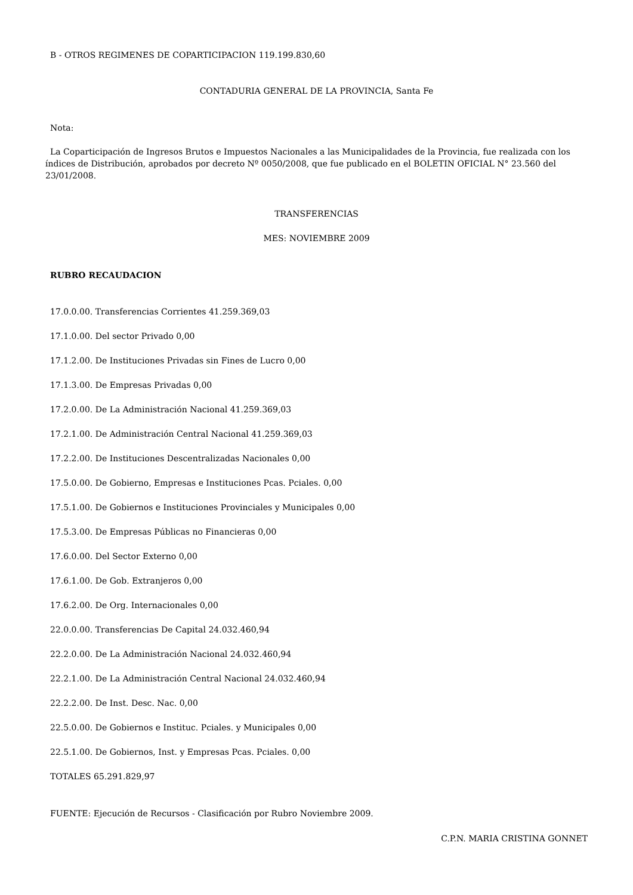B - OTROS REGIMENES DE COPARTICIPACION 119.199.830,60
CONTADURIA GENERAL DE LA PROVINCIA, Santa Fe
Nota:
La Coparticipación de Ingresos Brutos e Impuestos Nacionales a las Municipalidades de la Provincia, fue realizada con los índices de Distribución, aprobados por decreto Nº 0050/2008, que fue publicado en el BOLETIN OFICIAL N° 23.560 del 23/01/2008.
TRANSFERENCIAS
MES: NOVIEMBRE 2009
RUBRO RECAUDACION
17.0.0.00. Transferencias Corrientes 41.259.369,03
17.1.0.00. Del sector Privado 0,00
17.1.2.00. De Instituciones Privadas sin Fines de Lucro 0,00
17.1.3.00. De Empresas Privadas 0,00
17.2.0.00. De La Administración Nacional 41.259.369,03
17.2.1.00. De Administración Central Nacional 41.259.369,03
17.2.2.00. De Instituciones Descentralizadas Nacionales 0,00
17.5.0.00. De Gobierno, Empresas e Instituciones Pcas. Pciales. 0,00
17.5.1.00. De Gobiernos e Instituciones Provinciales y Municipales 0,00
17.5.3.00. De Empresas Públicas no Financieras 0,00
17.6.0.00. Del Sector Externo 0,00
17.6.1.00. De Gob. Extranjeros 0,00
17.6.2.00. De Org. Internacionales 0,00
22.0.0.00. Transferencias De Capital 24.032.460,94
22.2.0.00. De La Administración Nacional 24.032.460,94
22.2.1.00. De La Administración Central Nacional 24.032.460,94
22.2.2.00. De Inst. Desc. Nac. 0,00
22.5.0.00. De Gobiernos e Instituc. Pciales. y Municipales 0,00
22.5.1.00. De Gobiernos, Inst. y Empresas Pcas. Pciales. 0,00
TOTALES 65.291.829,97
FUENTE: Ejecución de Recursos - Clasificación por Rubro Noviembre 2009.
C.P.N. MARIA CRISTINA GONNET